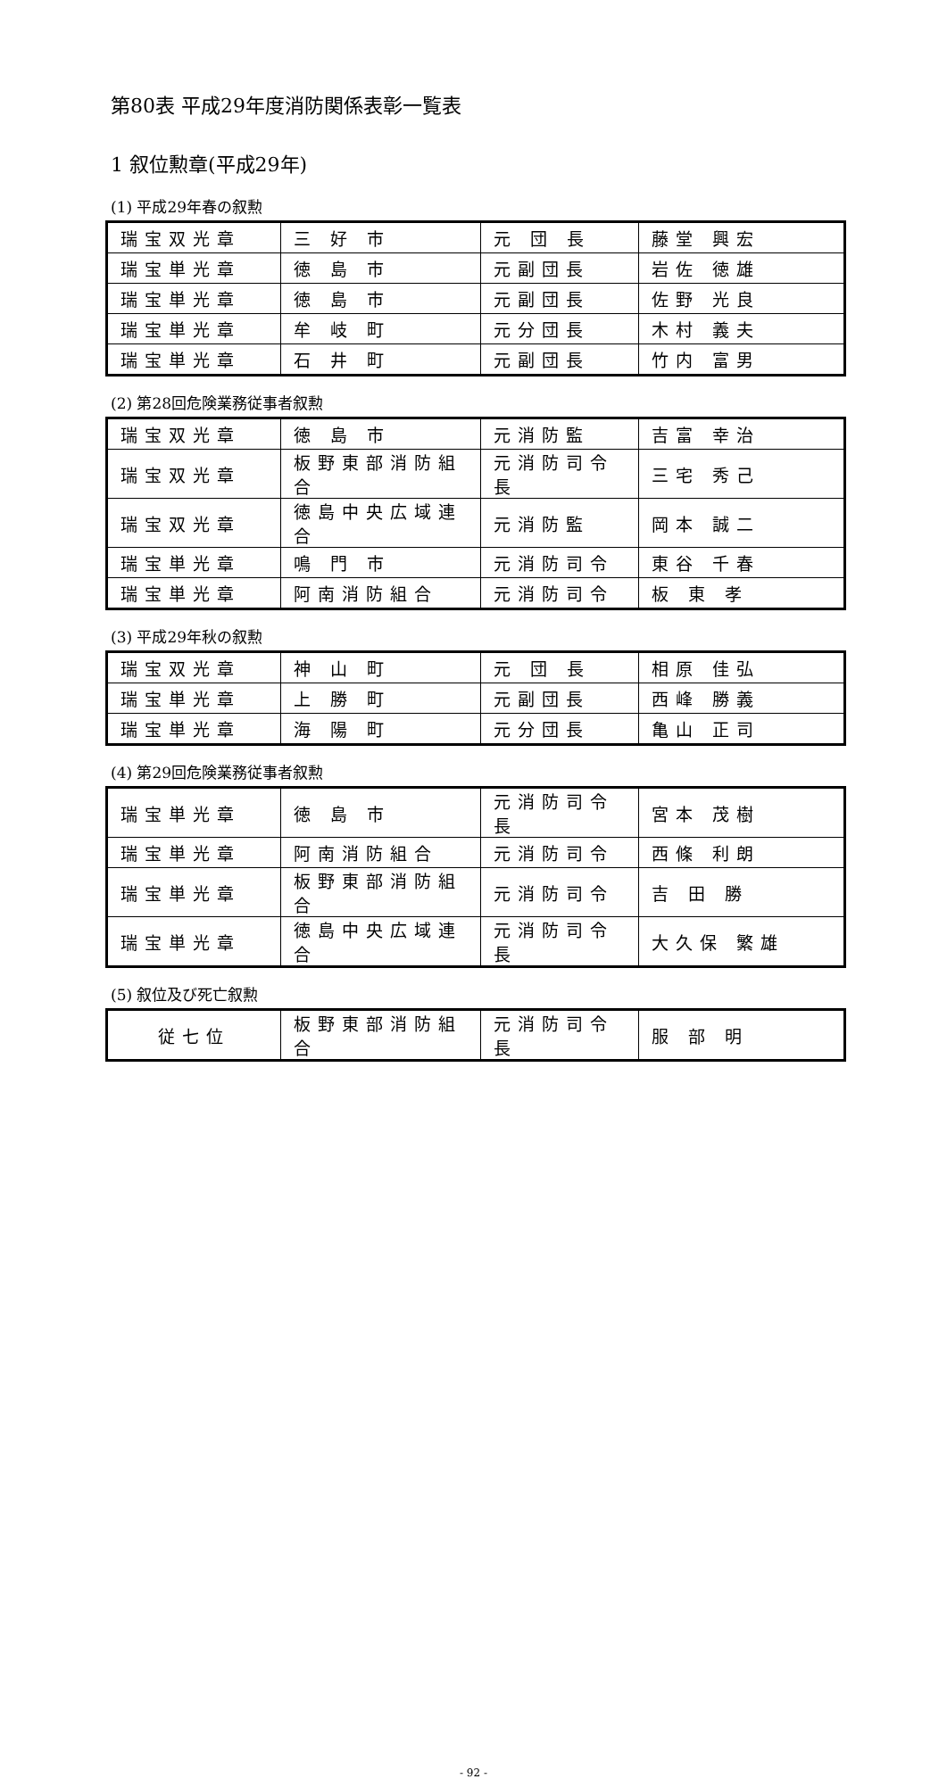第80表 平成29年度消防関係表彰一覧表
1 叙位勲章(平成29年)
(1) 平成29年春の叙勲
| 瑞宝双光章 | 三 好 市 | 元 団 長 | 藤堂 興宏 |
| 瑞宝単光章 | 徳 島 市 | 元副団長 | 岩佐 徳雄 |
| 瑞宝単光章 | 徳 島 市 | 元副団長 | 佐野 光良 |
| 瑞宝単光章 | 牟 岐 町 | 元分団長 | 木村 義夫 |
| 瑞宝単光章 | 石 井 町 | 元副団長 | 竹内 富男 |
(2) 第28回危険業務従事者叙勲
| 瑞宝双光章 | 徳 島 市 | 元消防監 | 吉富 幸治 |
| 瑞宝双光章 | 板野東部消防組合 | 元消防司令長 | 三宅 秀己 |
| 瑞宝双光章 | 徳島中央広域連合 | 元消防監 | 岡本 誠二 |
| 瑞宝単光章 | 鳴 門 市 | 元消防司令 | 東谷 千春 |
| 瑞宝単光章 | 阿南消防組合 | 元消防司令 | 板 東 孝 |
(3) 平成29年秋の叙勲
| 瑞宝双光章 | 神 山 町 | 元 団 長 | 相原 佳弘 |
| 瑞宝単光章 | 上 勝 町 | 元副団長 | 西峰 勝義 |
| 瑞宝単光章 | 海 陽 町 | 元分団長 | 亀山 正司 |
(4) 第29回危険業務従事者叙勲
| 瑞宝単光章 | 徳 島 市 | 元消防司令長 | 宮本 茂樹 |
| 瑞宝単光章 | 阿南消防組合 | 元消防司令 | 西條 利朗 |
| 瑞宝単光章 | 板野東部消防組合 | 元消防司令 | 吉 田 勝 |
| 瑞宝単光章 | 徳島中央広域連合 | 元消防司令長 | 大久保 繁雄 |
(5) 叙位及び死亡叙勲
| 従七位 | 板野東部消防組合 | 元消防司令長 | 服 部 明 |
- 92 -